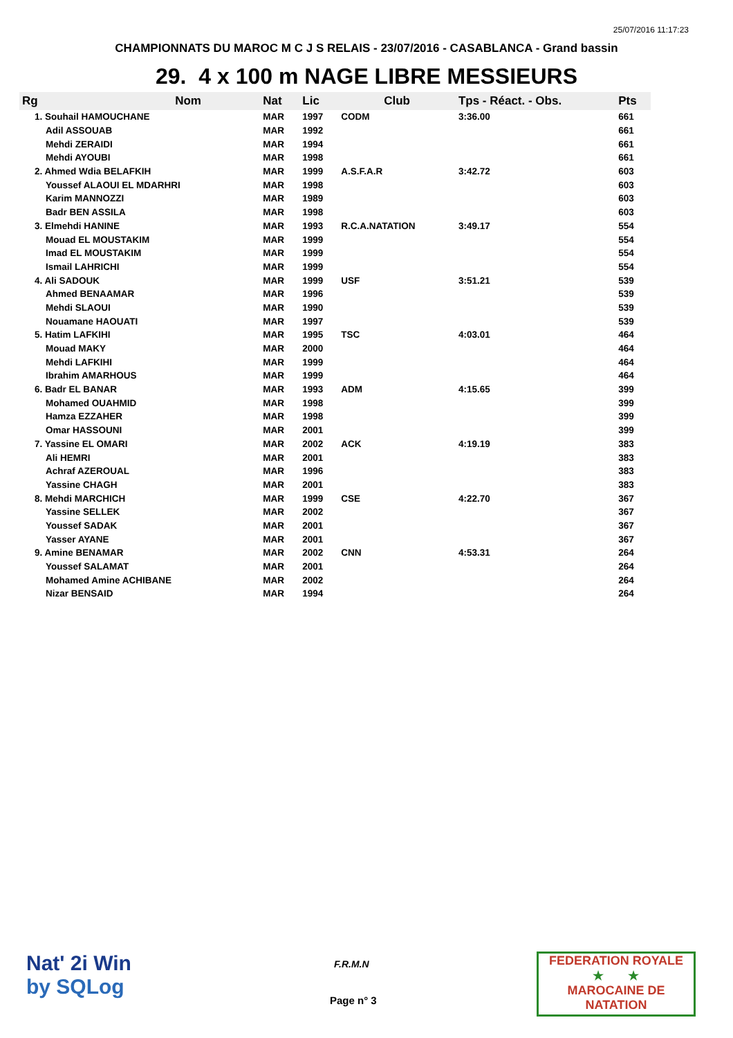25/07/2016 11:17:23
CHAMPIONNATS DU MAROC M C J S RELAIS - 23/07/2016 - CASABLANCA - Grand bassin
29. 4 x 100 m NAGE LIBRE MESSIEURS
| Rg | Nom | Nat | Lic | Club | Tps - Réact. - Obs. | Pts |
| --- | --- | --- | --- | --- | --- | --- |
| 1. Souhail HAMOUCHANE | | MAR | 1997 | CODM | 3:36.00 | 661 |
| Adil ASSOUAB | | MAR | 1992 | | | 661 |
| Mehdi ZERAIDI | | MAR | 1994 | | | 661 |
| Mehdi AYOUBI | | MAR | 1998 | | | 661 |
| 2. Ahmed Wdia BELAFKIH | | MAR | 1999 | A.S.F.A.R | 3:42.72 | 603 |
| Youssef ALAOUI EL MDARHRI | | MAR | 1998 | | | 603 |
| Karim MANNOZZI | | MAR | 1989 | | | 603 |
| Badr BEN ASSILA | | MAR | 1998 | | | 603 |
| 3. Elmehdi HANINE | | MAR | 1993 | R.C.A.NATATION | 3:49.17 | 554 |
| Mouad EL MOUSTAKIM | | MAR | 1999 | | | 554 |
| Imad EL MOUSTAKIM | | MAR | 1999 | | | 554 |
| Ismail LAHRICHI | | MAR | 1999 | | | 554 |
| 4. Ali SADOUK | | MAR | 1999 | USF | 3:51.21 | 539 |
| Ahmed BENAAMAR | | MAR | 1996 | | | 539 |
| Mehdi SLAOUI | | MAR | 1990 | | | 539 |
| Nouamane HAOUATI | | MAR | 1997 | | | 539 |
| 5. Hatim LAFKIHI | | MAR | 1995 | TSC | 4:03.01 | 464 |
| Mouad MAKY | | MAR | 2000 | | | 464 |
| Mehdi LAFKIHI | | MAR | 1999 | | | 464 |
| Ibrahim AMARHOUS | | MAR | 1999 | | | 464 |
| 6. Badr EL BANAR | | MAR | 1993 | ADM | 4:15.65 | 399 |
| Mohamed OUAHMID | | MAR | 1998 | | | 399 |
| Hamza EZZAHER | | MAR | 1998 | | | 399 |
| Omar HASSOUNI | | MAR | 2001 | | | 399 |
| 7. Yassine EL OMARI | | MAR | 2002 | ACK | 4:19.19 | 383 |
| Ali HEMRI | | MAR | 2001 | | | 383 |
| Achraf AZEROUAL | | MAR | 1996 | | | 383 |
| Yassine CHAGH | | MAR | 2001 | | | 383 |
| 8. Mehdi MARCHICH | | MAR | 1999 | CSE | 4:22.70 | 367 |
| Yassine SELLEK | | MAR | 2002 | | | 367 |
| Youssef SADAK | | MAR | 2001 | | | 367 |
| Yasser AYANE | | MAR | 2001 | | | 367 |
| 9. Amine BENAMAR | | MAR | 2002 | CNN | 4:53.31 | 264 |
| Youssef SALAMAT | | MAR | 2001 | | | 264 |
| Mohamed Amine ACHIBANE | | MAR | 2002 | | | 264 |
| Nizar BENSAID | | MAR | 1994 | | | 264 |
Nat' 2i Win
by SQLog
F.R.M.N
Page n° 3
FEDERATION ROYALE
★ ★
MAROCAINE DE NATATION